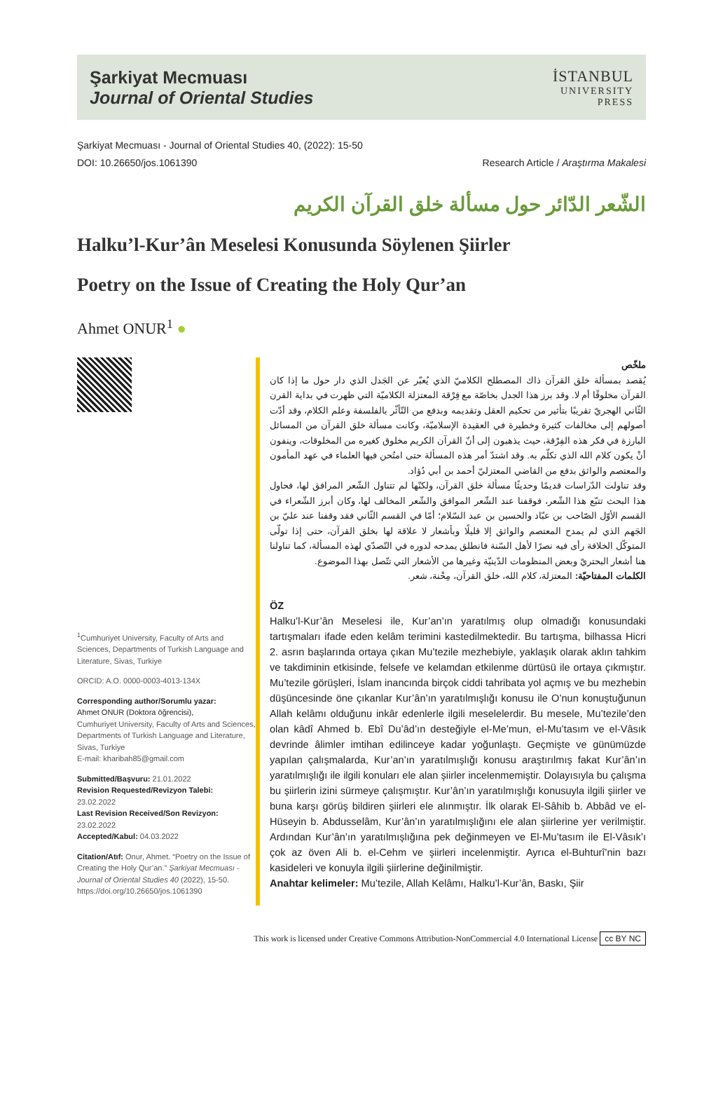Şarkiyat Mecmuası
Journal of Oriental Studies
İSTANBUL
UNIVERSITY
PRESS
Şarkiyat Mecmuası - Journal of Oriental Studies 40, (2022): 15-50
DOI: 10.26650/jos.1061390 Research Article / Araştırma Makalesi
الشّعر الدّائر حول مسألة خلق القرآن الكريم
Halku’l-Kur’ân Meselesi Konusunda Söylenen Şiirler
Poetry on the Issue of Creating the Holy Qur’an
Ahmet ONUR<sup>1</sup> ●
<sup>1</sup> Cumhuriyet University, Faculty of Arts and Sciences, Departments of Turkish Language and Literature, Sivas, Turkiye
ORCID: A.O. 0000-0003-4013-134X
Corresponding author/Sorumlu yazar:
Ahmet ONUR (Doktora öğrencisi),
Cumhuriyet University, Faculty of Arts and Sciences, Departments of Turkish Language and Literature, Sivas, Turkiye
E-mail: kharibah85@gmail.com
Submitted/Başvuru: 21.01.2022
Revision Requested/Revizyon Talebi:
23.02.2022
Last Revision Received/Son Revizyon:
23.02.2022
Accepted/Kabul: 04.03.2022
Citation/Atıf: Onur, Ahmet. “Poetry on the Issue of Creating the Holy Qur’an.” Şarkiyat Mecmuası - Journal of Oriental Studies 40 (2022), 15-50.
https://doi.org/10.26650/jos.1061390
ملخّص
يُقصد بمسألة خلق القرآن ذاك المصطلح الكلاميّ الذي يُعبّر عن الجَدل الذي دار حول ما إذا كان القرآن مخلوقًا أم لا. وقد برز هذا الجدل بخاصّة مع فِرْقة المعتزلة الكلاميّة التي ظهرت في بداية القرن الثّاني الهجريّ تقريبًا بتأثير من تحكيم العقل وتقديمه وبدفع من التّأثّر بالفلسفة وعلم الكلام، وقد أدّت أصولهم إلى مخالفات كثيرة وخطيرة في العقيدة الإسلاميّة، وكانت مسألة خلق القرآن من المسائل البارزة في فكر هذه الفِرْقة، حيث يذهبون إلى أنّ القرآن الكريم مخلوق كغيره من المخلوقات، وينفون أنْ يكون كلام الله الذي تكلّم به. وقد اشتدّ أمر هذه المسألة حتى امتُحن فيها العلماء في عهد المأمون والمعتصم والواثق بدفع من القاضي المعتزليّ أحمد بن أبي دُؤاد.
وقد تناولت الدّراسات قديمًا وحديثًا مسألة خلق القرآن، ولكنّها لم تتناول الشّعر المرافق لها، فحاول هذا البحث تتبّع هذا الشّعر، فوقفنا عند الشّعر الموافق والشّعر المخالف لها، وكان أبرز الشّعراء في القسم الأوّل الصّاحب بن عبّاد والحسين بن عبد السّلام؛ أمّا في القسم الثّاني فقد وقفنا عند عليّ بن الجَهم الذي لم يمدح المعتصم والواثق إلا قليلًا وبأشعار لا علاقة لها بخلق القرآن، حتى إذا تولّى المتوكّل الخلافة رأى فيه نصرًا لأهل السّنة فانطلق يمدحه لدوره في التّصدّي لهذه المسألة، كما تناولنا هنا أشعار البحتريّ وبعض المنظومات الدّينيّة وغيرها من الأشعار التي تتّصل بهذا الموضوع.
الكلمات المفتاحيّة: المعتزلة، كلام الله، خلق القرآن، مِحْنة، شعر.
ÖZ
Halku’l-Kur’ân Meselesi ile, Kur’an’ın yaratılmış olup olmadığı konusundaki tartışmaları ifade eden kelâm terimini kastedilmektedir. Bu tartışma, bilhassa Hicri 2. asrın başlarında ortaya çıkan Mu’tezile mezhebiyle, yaklaşık olarak aklın tahkim ve takdiminin etkisinde, felsefe ve kelamdan etkilenme dürtüsü ile ortaya çıkmıştır. Mu’tezile görüşleri, İslam inancında birçok ciddi tahribata yol açmış ve bu mezhebin düşüncesinde öne çıkanlar Kur’ân’ın yaratılmışlığı konusu ile O’nun konuştuğunun Allah kelâmı olduğunu inkâr edenlerle ilgili meselelerdir. Bu mesele, Mu’tezile’den olan kâdî Ahmed b. Ebî Du’âd’ın desteğiyle el-Me’mun, el-Mu’tasım ve el-Vâsık devrinde âlimler imtihan edilinceye kadar yoğunlaştı. Geçmişte ve günümüzde yapılan çalışmalarda, Kur’an’ın yaratılmışlığı konusu araştırılmış fakat Kur’ân’ın yaratılmışlığı ile ilgili konuları ele alan şiirler incelenmemiştir. Dolayısıyla bu çalışma bu şiirlerin izini sürmeye çalışmıştır. Kur’ân’ın yaratılmışlığı konusuyla ilgili şiirler ve buna karşı görüş bildiren şiirleri ele alınmıştır. İlk olarak El-Sâhib b. Abbâd ve el-Hüseyin b. Abdusselâm, Kur’ân’ın yaratılmışlığını ele alan şiirlerine yer verilmiştir. Ardından Kur’ân’ın yaratılmışlığına pek değinmeyen ve El-Mu’tasım ile El-Vâsık’ı çok az öven Ali b. el-Cehm ve şiirleri incelenmiştir. Ayrıca el-Buhturî’nin bazı kasideleri ve konuyla ilgili şiirlerine değinilmiştir.
Anahtar kelimeler: Mu’tezile, Allah Kelâmı, Halku’l-Kur’ân, Baskı, Şiir
This work is licensed under Creative Commons Attribution-NonCommercial 4.0 International License cc BY NC